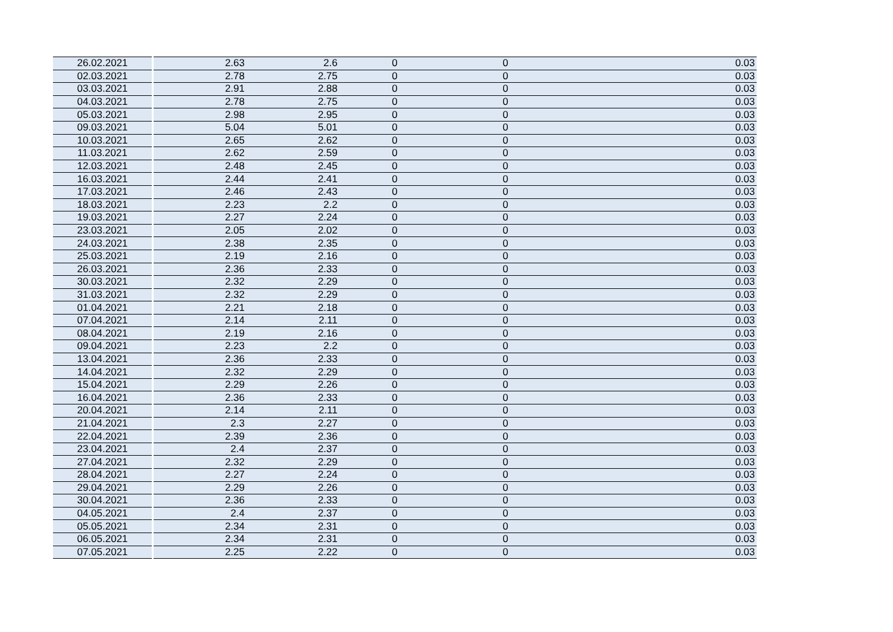| 26.02.2021 | 2.63 | 2.6 | 0 | 0 | 0.03 |
| 02.03.2021 | 2.78 | 2.75 | 0 | 0 | 0.03 |
| 03.03.2021 | 2.91 | 2.88 | 0 | 0 | 0.03 |
| 04.03.2021 | 2.78 | 2.75 | 0 | 0 | 0.03 |
| 05.03.2021 | 2.98 | 2.95 | 0 | 0 | 0.03 |
| 09.03.2021 | 5.04 | 5.01 | 0 | 0 | 0.03 |
| 10.03.2021 | 2.65 | 2.62 | 0 | 0 | 0.03 |
| 11.03.2021 | 2.62 | 2.59 | 0 | 0 | 0.03 |
| 12.03.2021 | 2.48 | 2.45 | 0 | 0 | 0.03 |
| 16.03.2021 | 2.44 | 2.41 | 0 | 0 | 0.03 |
| 17.03.2021 | 2.46 | 2.43 | 0 | 0 | 0.03 |
| 18.03.2021 | 2.23 | 2.2 | 0 | 0 | 0.03 |
| 19.03.2021 | 2.27 | 2.24 | 0 | 0 | 0.03 |
| 23.03.2021 | 2.05 | 2.02 | 0 | 0 | 0.03 |
| 24.03.2021 | 2.38 | 2.35 | 0 | 0 | 0.03 |
| 25.03.2021 | 2.19 | 2.16 | 0 | 0 | 0.03 |
| 26.03.2021 | 2.36 | 2.33 | 0 | 0 | 0.03 |
| 30.03.2021 | 2.32 | 2.29 | 0 | 0 | 0.03 |
| 31.03.2021 | 2.32 | 2.29 | 0 | 0 | 0.03 |
| 01.04.2021 | 2.21 | 2.18 | 0 | 0 | 0.03 |
| 07.04.2021 | 2.14 | 2.11 | 0 | 0 | 0.03 |
| 08.04.2021 | 2.19 | 2.16 | 0 | 0 | 0.03 |
| 09.04.2021 | 2.23 | 2.2 | 0 | 0 | 0.03 |
| 13.04.2021 | 2.36 | 2.33 | 0 | 0 | 0.03 |
| 14.04.2021 | 2.32 | 2.29 | 0 | 0 | 0.03 |
| 15.04.2021 | 2.29 | 2.26 | 0 | 0 | 0.03 |
| 16.04.2021 | 2.36 | 2.33 | 0 | 0 | 0.03 |
| 20.04.2021 | 2.14 | 2.11 | 0 | 0 | 0.03 |
| 21.04.2021 | 2.3 | 2.27 | 0 | 0 | 0.03 |
| 22.04.2021 | 2.39 | 2.36 | 0 | 0 | 0.03 |
| 23.04.2021 | 2.4 | 2.37 | 0 | 0 | 0.03 |
| 27.04.2021 | 2.32 | 2.29 | 0 | 0 | 0.03 |
| 28.04.2021 | 2.27 | 2.24 | 0 | 0 | 0.03 |
| 29.04.2021 | 2.29 | 2.26 | 0 | 0 | 0.03 |
| 30.04.2021 | 2.36 | 2.33 | 0 | 0 | 0.03 |
| 04.05.2021 | 2.4 | 2.37 | 0 | 0 | 0.03 |
| 05.05.2021 | 2.34 | 2.31 | 0 | 0 | 0.03 |
| 06.05.2021 | 2.34 | 2.31 | 0 | 0 | 0.03 |
| 07.05.2021 | 2.25 | 2.22 | 0 | 0 | 0.03 |